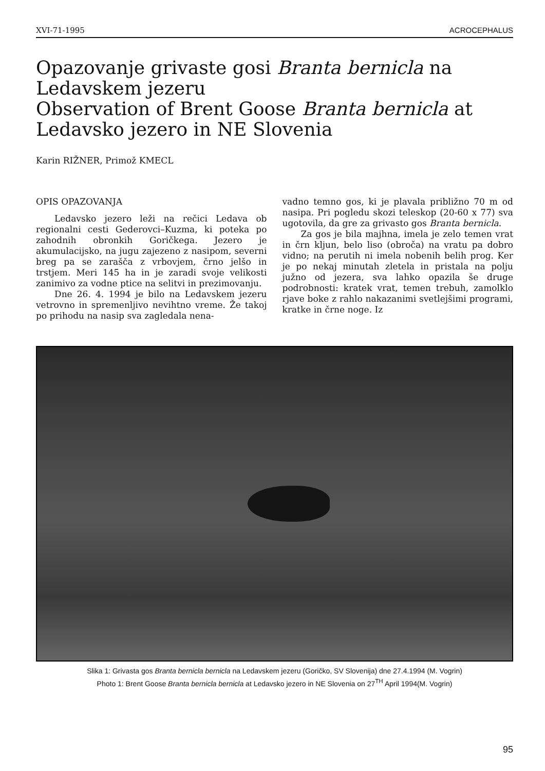XVI-71-1995 ACROCEPHALUS
Opazovanje grivaste gosi Branta bernicla na Ledavskem jezeru
Observation of Brent Goose Branta bernicla at Ledavsko jezero in NE Slovenia
Karin RIŽNER, Primož KMECL
OPIS OPAZOVANJA
Ledavsko jezero leži na rečici Ledava ob regionalni cesti Gederovci–Kuzma, ki poteka po zahodnih obronkih Goričkega. Jezero je akumulacijsko, na jugu zajezeno z nasipom, severni breg pa se zarašča z vrbovjem, črno jelšo in trstjem. Meri 145 ha in je zaradi svoje velikosti zanimivo za vodne ptice na selitvi in prezimovanju.
Dne 26. 4. 1994 je bilo na Ledavskem jezeru vetrovno in spremenljivo nevihtno vreme. Že takoj po prihodu na nasip sva zagledala nena-
vadno temno gos, ki je plavala približno 70 m od nasipa. Pri pogledu skozi teleskop (20-60 x 77) sva ugotovila, da gre za grivasto gos Branta bernicla.
Za gos je bila majhna, imela je zelo temen vrat in črn kljun, belo liso (obroča) na vratu pa dobro vidno; na perutih ni imela nobenih belih prog. Ker je po nekaj minutah zletela in pristala na polju južno od jezera, sva lahko opazila še druge podrobnosti: kratek vrat, temen trebuh, zamolklo rjave boke z rahlo nakazanimi svetlejšimi programi, kratke in črne noge. Iz
Slika 1: Grivasta gos Branta bernicla bernicla na Ledavskem jezeru (Goričko, SV Slovenija) dne 27.4.1994 (M. Vogrin)
Photo 1: Brent Goose Branta bernicla bernicla at Ledavsko jezero in NE Slovenia on 27<sup>TH</sup> April 1994(M. Vogrin)
95